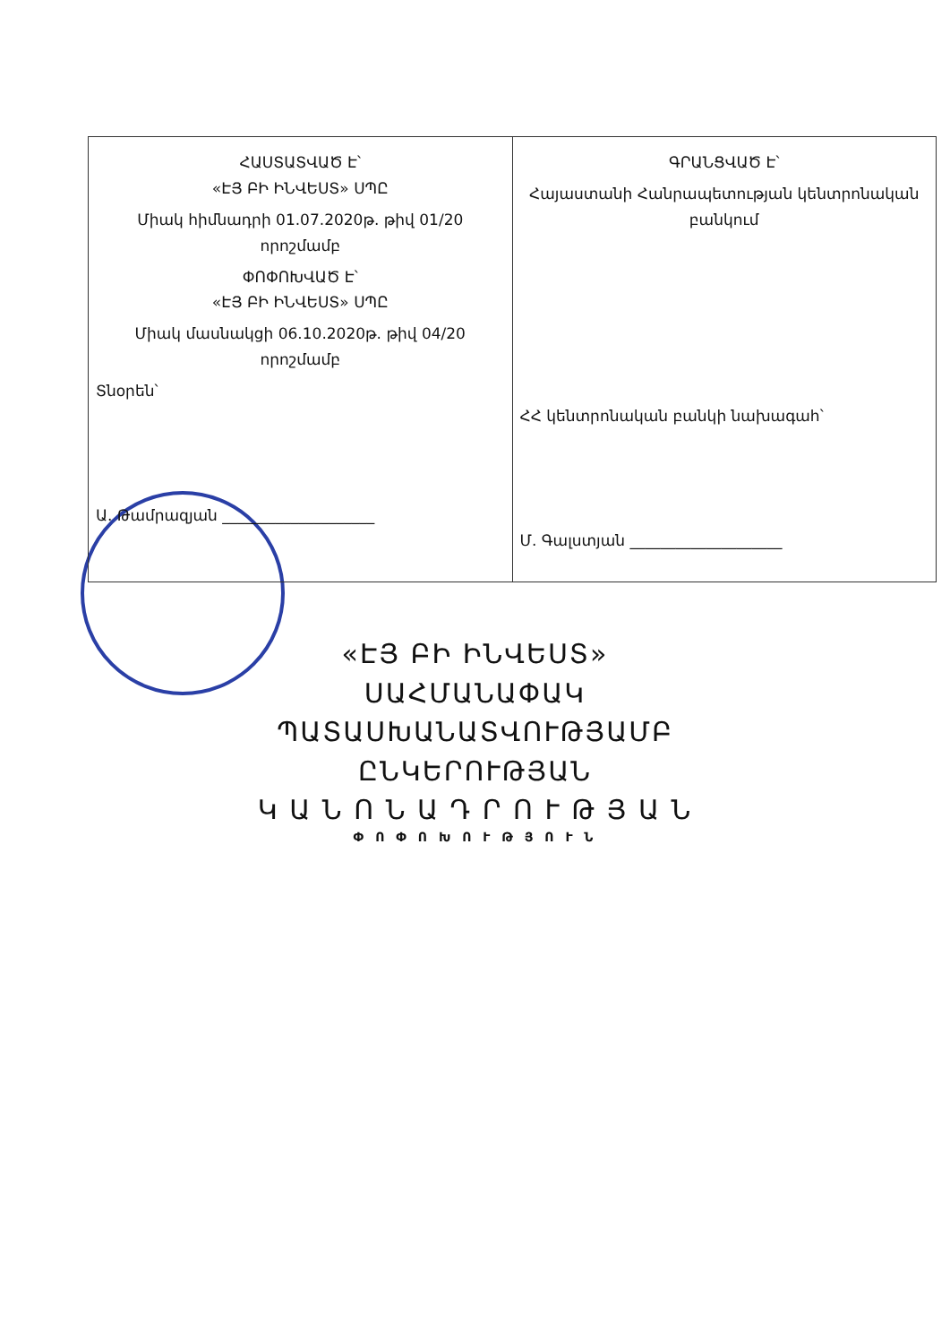| ՀԱՍՏԱՏՎԱԾ Է՝ «ԷՅ ԲԻ ԻՆՎԵՍՏ» ՍՊԸ Միակ հիմնադրի 01.07.2020թ. թիվ 01/20 որոշմամբ ՓՈՓՈԽՎԱԾ Է՝ «ԷՅ ԲԻ ԻՆՎԵՍՏ» ՍՊԸ Միակ մասնակցի 06.10.2020թ. թիվ 04/20 որոշմամբ Տնօրեն՝ Ա. Թամրազյան ____________________ | ԳՐԱՆՑՎԱԾ Է՝ Հայաստանի Հանրապետության կենտրոնական բանկում ՀՀ կենտրոնական բանկի նախագահ՝ Մ. Գալստյան ____________________ |
«ԷՅ ԲԻ ԻՆՎԵՍՏ»
ՍԱՀՄԱՆԱՓԱԿ
ՊԱՏԱՍԽԱՆԱՏՎՈՒԹՅԱՄԲ
ԸՆԿԵՐՈՒԹՅԱՆ
Կ Ա Ն Ո Ն Ա Դ Ր Ո Ւ Թ Յ Ա Ն
Փ Ո Փ Ո Խ Ո Ւ Թ Յ Ո Ւ Ն